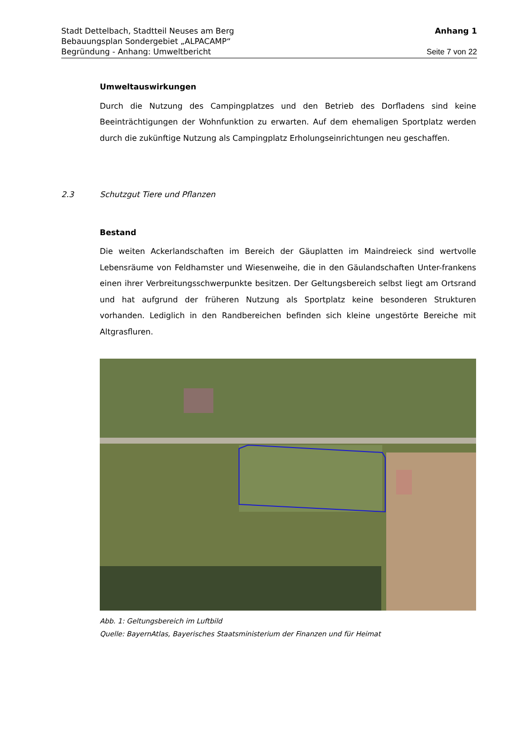Stadt Dettelbach, Stadtteil Neuses am Berg Anhang 1
Bebauungsplan Sondergebiet „ALPACAMP“
Begründung - Anhang: Umweltbericht Seite 7 von 22
Umweltauswirkungen
Durch die Nutzung des Campingplatzes und den Betrieb des Dorfladens sind keine Beeinträchtigungen der Wohnfunktion zu erwarten. Auf dem ehemaligen Sportplatz werden durch die zukünftige Nutzung als Campingplatz Erholungseinrichtungen neu geschaffen.
2.3 Schutzgut Tiere und Pflanzen
Bestand
Die weiten Ackerlandschaften im Bereich der Gäuplatten im Maindreieck sind wertvolle Lebensräume von Feldhamster und Wiesenweihe, die in den Gäulandschaften Unter-frankens einen ihrer Verbreitungsschwerpunkte besitzen. Der Geltungsbereich selbst liegt am Ortsrand und hat aufgrund der früheren Nutzung als Sportplatz keine besonderen Strukturen vorhanden. Lediglich in den Randbereichen befinden sich kleine ungestörte Bereiche mit Altgrasfluren.
Abb. 1: Geltungsbereich im Luftbild
Quelle: BayernAtlas, Bayerisches Staatsministerium der Finanzen und für Heimat